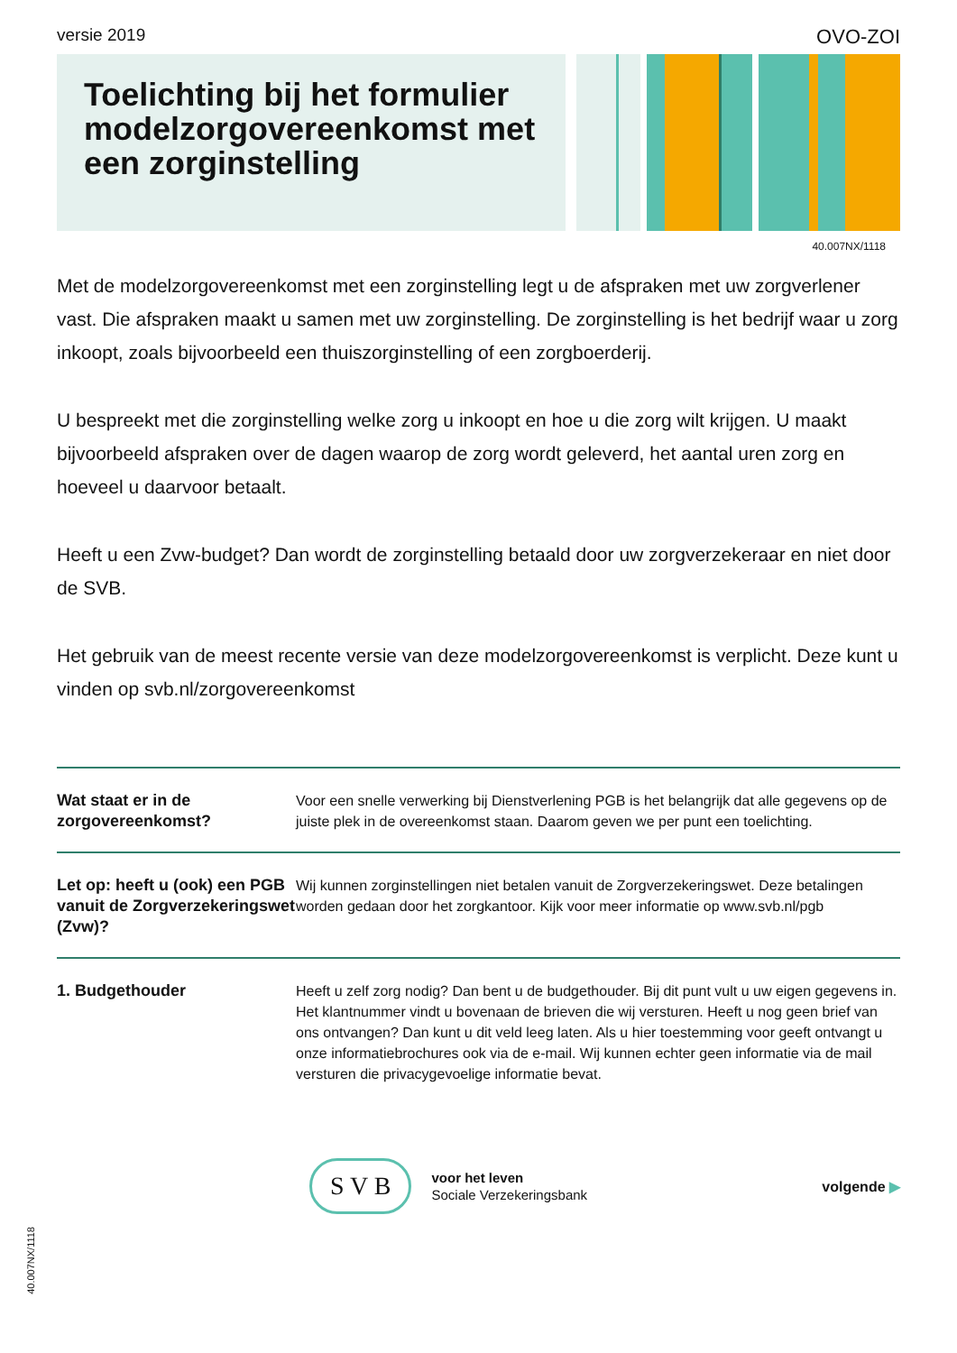versie 2019 OVO-ZOI
Toelichting bij het formulier modelzorgovereenkomst met een zorginstelling
40.007NX/1118
Met de modelzorgovereenkomst met een zorginstelling legt u de afspraken met uw zorgverlener vast. Die afspraken maakt u samen met uw zorginstelling. De zorginstelling is het bedrijf waar u zorg inkoopt, zoals bijvoorbeeld een thuiszorginstelling of een zorgboerderij.
U bespreekt met die zorginstelling welke zorg u inkoopt en hoe u die zorg wilt krijgen. U maakt bijvoorbeeld afspraken over de dagen waarop de zorg wordt geleverd, het aantal uren zorg en hoeveel u daarvoor betaalt.
Heeft u een Zvw-budget? Dan wordt de zorginstelling betaald door uw zorgverzekeraar en niet door de SVB.
Het gebruik van de meest recente versie van deze modelzorgovereenkomst is verplicht. Deze kunt u vinden op svb.nl/zorgovereenkomst
Wat staat er in de zorgovereenkomst?
Voor een snelle verwerking bij Dienstverlening PGB is het belangrijk dat alle gegevens op de juiste plek in de overeenkomst staan. Daarom geven we per punt een toelichting.
Let op: heeft u (ook) een PGB vanuit de Zorgverzekeringswet (Zvw)?
Wij kunnen zorginstellingen niet betalen vanuit de Zorgverzekeringswet. Deze betalingen worden gedaan door het zorgkantoor. Kijk voor meer informatie op www.svb.nl/pgb
1. Budgethouder Heeft u zelf zorg nodig? Dan bent u de budgethouder. Bij dit punt vult u uw eigen gegevens in. Het klantnummer vindt u bovenaan de brieven die wij versturen. Heeft u nog geen brief van ons ontvangen? Dan kunt u dit veld leeg laten. Als u hier toestemming voor geeft ontvangt u onze informatiebrochures ook via de e-mail. Wij kunnen echter geen informatie via de mail versturen die privacygevoelige informatie bevat.
S V B
voor het leven
Sociale Verzekeringsbank
volgende ▶
40.007NX/1118